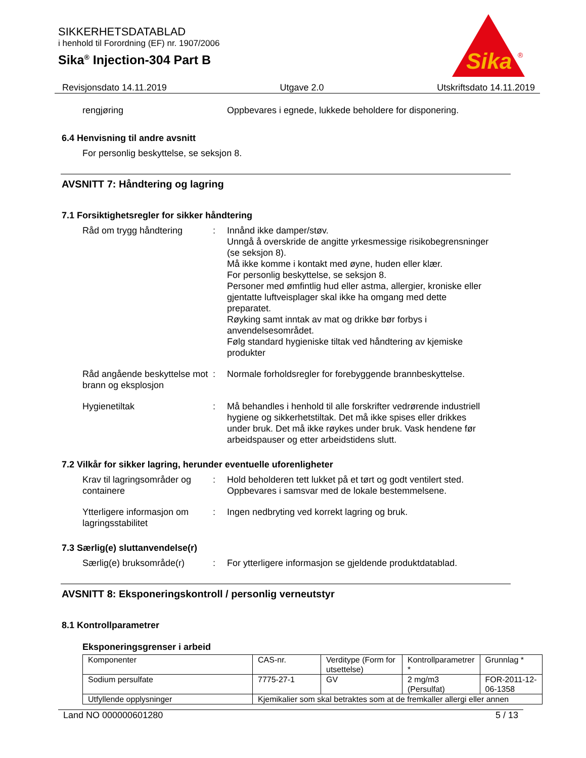Sika
®
SIKKERHETSDATABLAD
i henhold til Forordning (EF) nr. 1907/2006
Sika<sup>®</sup> Injection-304 Part B
Revisjonsdato 14.11.2019 Utgave 2.0 Utskriftsdato 14.11.2019
rengjøring Oppbevares i egnede, lukkede beholdere for disponering.
6.4 Henvisning til andre avsnitt
For personlig beskyttelse, se seksjon 8.
AVSNITT 7: Håndtering og lagring
7.1 Forsiktighetsregler for sikker håndtering
Råd om trygg håndtering : Innånd ikke damper/støv.
Unngå å overskride de angitte yrkesmessige risikobegrensninger (se seksjon 8).
Må ikke komme i kontakt med øyne, huden eller klær.
For personlig beskyttelse, se seksjon 8.
Personer med ømfintlig hud eller astma, allergier, kroniske eller gjentatte luftveisplager skal ikke ha omgang med dette preparatet.
Røyking samt inntak av mat og drikke bør forbys i anvendelsesområdet.
Følg standard hygieniske tiltak ved håndtering av kjemiske produkter
Råd angående beskyttelse mot brann og eksplosjon
: Normale forholdsregler for forebyggende brannbeskyttelse.
Hygienetiltak : Må behandles i henhold til alle forskrifter vedrørende industriell hygiene og sikkerhetstiltak. Det må ikke spises eller drikkes under bruk. Det må ikke røykes under bruk. Vask hendene før arbeidspauser og etter arbeidstidens slutt.
7.2 Vilkår for sikker lagring, herunder eventuelle uforenligheter
Krav til lagringsområder og containere
: Hold beholderen tett lukket på et tørt og godt ventilert sted.
Oppbevares i samsvar med de lokale bestemmelsene.
Ytterligere informasjon om lagringsstabilitet
: Ingen nedbryting ved korrekt lagring og bruk.
7.3 Særlig(e) sluttanvendelse(r)
Særlig(e) bruksområde(r)
: For ytterligere informasjon se gjeldende produktdatablad.
AVSNITT 8: Eksponeringskontroll / personlig verneutstyr
8.1 Kontrollparametrer
Eksponeringsgrenser i arbeid
| Komponenter | CAS-nr. | Verditype (Form for utsettelse) | Kontrollparametrer * | Grunnlag * |
| Sodium persulfate | 7775-27-1 | GV | 2 mg/m3 (Persulfat) | FOR-2011-12-06-1358 |
| Utfyllende opplysninger | Kjemikalier som skal betraktes som at de fremkaller allergi eller annen | | | |
Land NO 000000601280 5 / 13